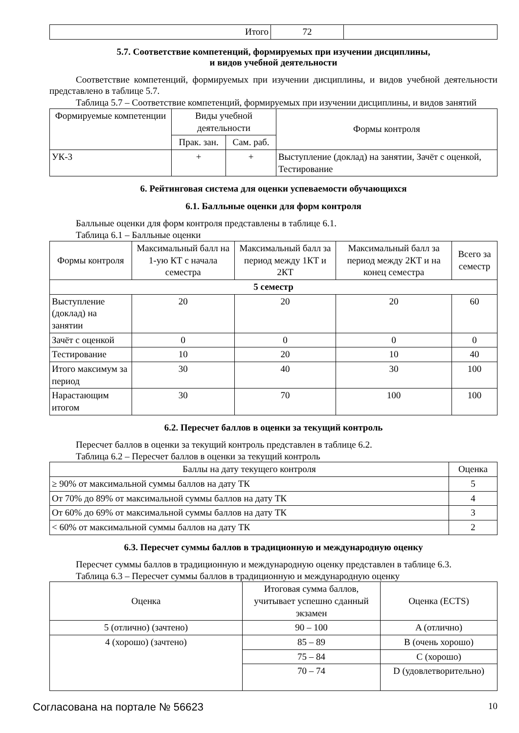| Итого | 72 | |
5.7. Соответствие компетенций, формируемых при изучении дисциплины,
и видов учебной деятельности
Соответствие компетенций, формируемых при изучении дисциплины, и видов учебной деятельности представлено в таблице 5.7.
Таблица 5.7 – Соответствие компетенций, формируемых при изучении дисциплины, и видов занятий
| Формируемые компетенции | Виды учебной деятельности | | Формы контроля |
| --- | --- | --- | --- |
| | Прак. зан. | Сам. раб. | |
| УК-3 | + | + | Выступление (доклад) на занятии, Зачёт с оценкой, Тестирование |
6. Рейтинговая система для оценки успеваемости обучающихся
6.1. Балльные оценки для форм контроля
Балльные оценки для форм контроля представлены в таблице 6.1.
Таблица 6.1 – Балльные оценки
| Формы контроля | Максимальный балл на 1-ую КТ с начала семестра | Максимальный балл за период между 1КТ и 2КТ | Максимальный балл за период между 2КТ и на конец семестра | Всего за семестр |
| --- | --- | --- | --- | --- |
| 5 семестр | | | | |
| Выступление (доклад) на занятии | 20 | 20 | 20 | 60 |
| Зачёт с оценкой | 0 | 0 | 0 | 0 |
| Тестирование | 10 | 20 | 10 | 40 |
| Итого максимум за период | 30 | 40 | 30 | 100 |
| Нарастающим итогом | 30 | 70 | 100 | 100 |
6.2. Пересчет баллов в оценки за текущий контроль
Пересчет баллов в оценки за текущий контроль представлен в таблице 6.2.
Таблица 6.2 – Пересчет баллов в оценки за текущий контроль
| Баллы на дату текущего контроля | Оценка |
| --- | --- |
| ≥ 90% от максимальной суммы баллов на дату ТК | 5 |
| От 70% до 89% от максимальной суммы баллов на дату ТК | 4 |
| От 60% до 69% от максимальной суммы баллов на дату ТК | 3 |
| < 60% от максимальной суммы баллов на дату ТК | 2 |
6.3. Пересчет суммы баллов в традиционную и международную оценку
Пересчет суммы баллов в традиционную и международную оценку представлен в таблице 6.3.
Таблица 6.3 – Пересчет суммы баллов в традиционную и международную оценку
| Оценка | Итоговая сумма баллов, учитывает успешно сданный экзамен | Оценка (ECTS) |
| --- | --- | --- |
| 5 (отлично) (зачтено) | 90 – 100 | A (отлично) |
| 4 (хорошо) (зачтено) | 85 – 89 | B (очень хорошо) |
| | 75 – 84 | C (хорошо) |
| | 70 – 74 | D (удовлетворительно) |
Согласована на портале № 56623 10